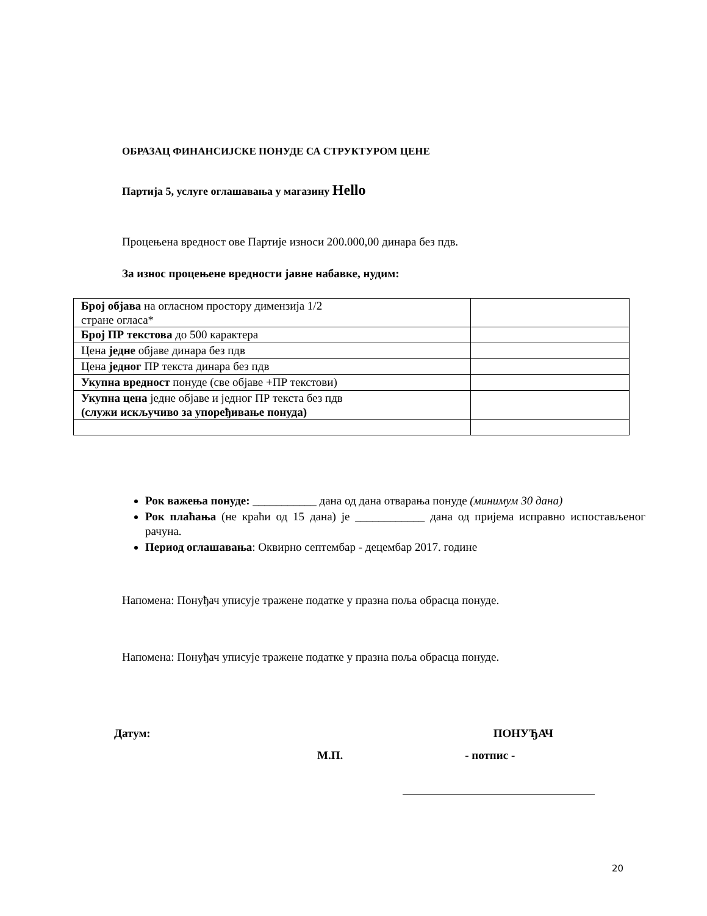ОБРАЗАЦ ФИНАНСИЈСКЕ ПОНУДЕ СА СТРУКТУРОМ ЦЕНЕ
Партија 5, услуге оглашавања у магазину Hello
Процењена вредност ове Партије износи 200.000,00 динара без пдв.
За износ процењене вредности јавне набавке, нудим:
| Број објава на огласном простору димензија 1/2 стране огласа* | |
| Број ПР текстова до 500 карактера | |
| Цена једне објаве динара без пдв | |
| Цена једног ПР текста динара без пдв | |
| Укупна вредност понуде (све објаве +ПР текстови) | |
| Укупна цена једне објаве и једног ПР текста без пдв (служи искључиво за упоређивање понуда) | |
Рок важења понуде: ___________ дана од дана отварања понуде (минимум 30 дана)
Рок плаћања (не краћи од 15 дана) је ____________ дана од пријема исправно испостављеног рачуна.
Период оглашавања: Оквирно септембар - децембар 2017. године
Напомена: Понуђач уписује тражене податке у празна поља обрасца понуде.
Напомена: Понуђач уписује тражене податке у празна поља обрасца понуде.
Датум: ПОНУЂАЧ
М.П. - потпис -
20